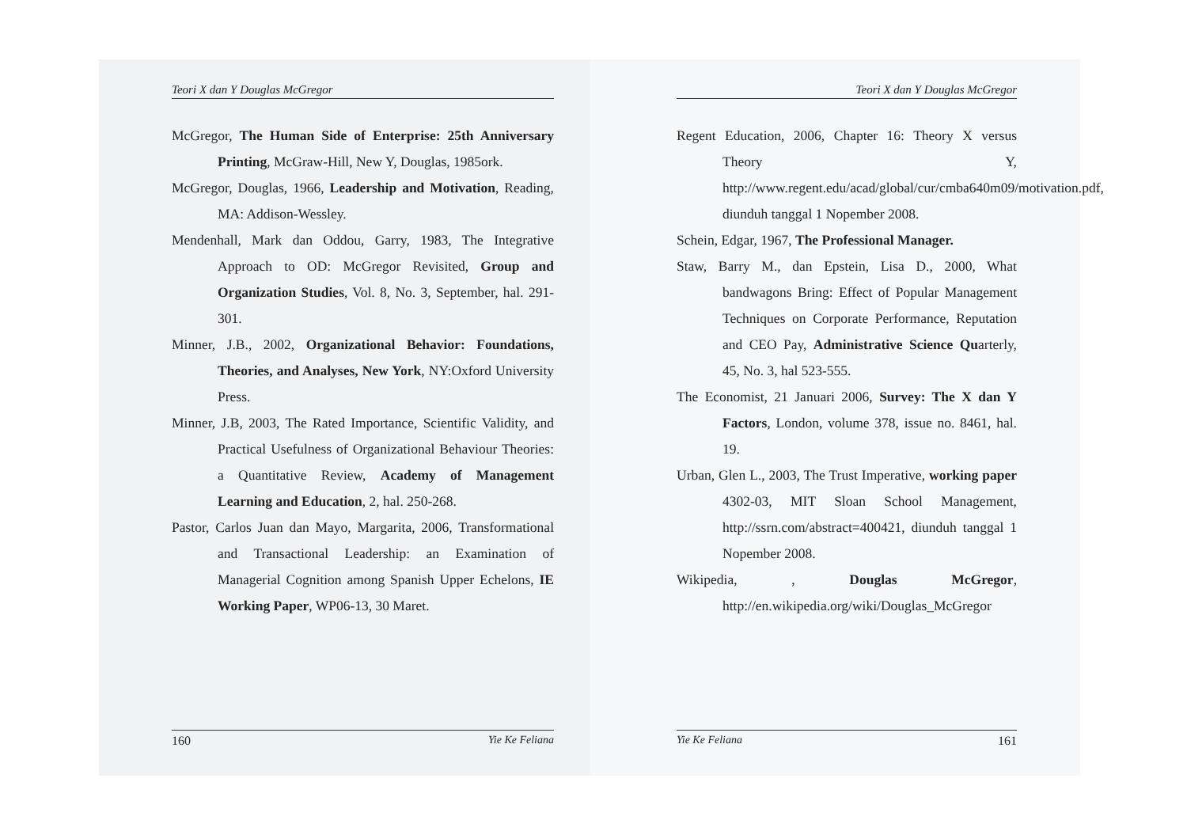Teori X dan Y Douglas McGregor
McGregor, The Human Side of Enterprise: 25th Anniversary Printing, McGraw-Hill, New Y, Douglas, 1985ork.
McGregor, Douglas, 1966, Leadership and Motivation, Reading, MA: Addison-Wessley.
Mendenhall, Mark dan Oddou, Garry, 1983, The Integrative Approach to OD: McGregor Revisited, Group and Organization Studies, Vol. 8, No. 3, September, hal. 291-301.
Minner, J.B., 2002, Organizational Behavior: Foundations, Theories, and Analyses, New York, NY:Oxford University Press.
Minner, J.B, 2003, The Rated Importance, Scientific Validity, and Practical Usefulness of Organizational Behaviour Theories: a Quantitative Review, Academy of Management Learning and Education, 2, hal. 250-268.
Pastor, Carlos Juan dan Mayo, Margarita, 2006, Transformational and Transactional Leadership: an Examination of Managerial Cognition among Spanish Upper Echelons, IE Working Paper, WP06-13, 30 Maret.
160 Yie Ke Feliana
Teori X dan Y Douglas McGregor
Regent Education, 2006, Chapter 16: Theory X versus Theory Y, http://www.regent.edu/acad/global/cur/cmba640m09/motivation.pdf, diunduh tanggal 1 Nopember 2008.
Schein, Edgar, 1967, The Professional Manager.
Staw, Barry M., dan Epstein, Lisa D., 2000, What bandwagons Bring: Effect of Popular Management Techniques on Corporate Performance, Reputation and CEO Pay, Administrative Science Quarterly, 45, No. 3, hal 523-555.
The Economist, 21 Januari 2006, Survey: The X dan Y Factors, London, volume 378, issue no. 8461, hal. 19.
Urban, Glen L., 2003, The Trust Imperative, working paper 4302-03, MIT Sloan School Management, http://ssrn.com/abstract=400421, diunduh tanggal 1 Nopember 2008.
Wikipedia, , Douglas McGregor, http://en.wikipedia.org/wiki/Douglas_McGregor
Yie Ke Feliana 161